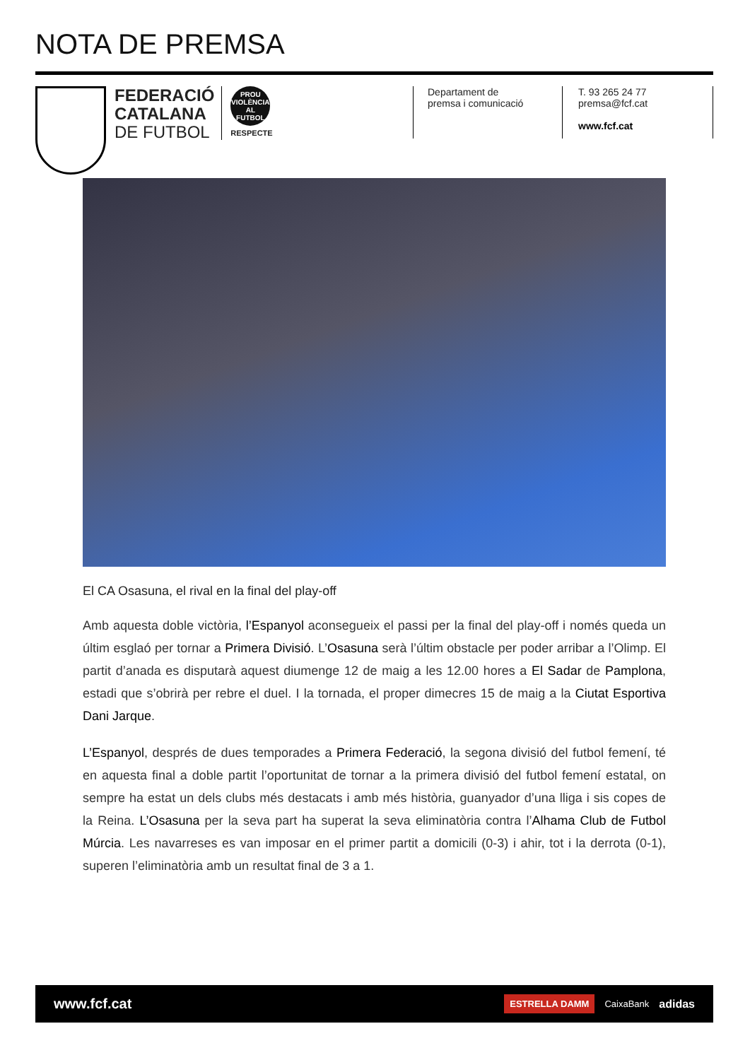NOTA DE PREMSA
FEDERACIÓ
CATALANA
DE FUTBOL
PROU VIOLÈNCIA AL FUTBOL
RESPECTE
Departament de
premsa i comunicació
T. 93 265 24 77
premsa@fcf.cat
www.fcf.cat
El CA Osasuna, el rival en la final del play-off
Amb aquesta doble victòria, l’Espanyol aconsegueix el passi per la final del play-off i només queda un últim esglaó per tornar a Primera Divisió. L’Osasuna serà l’últim obstacle per poder arribar a l’Olimp. El partit d’anada es disputarà aquest diumenge 12 de maig a les 12.00 hores a El Sadar de Pamplona, estadi que s’obrirà per rebre el duel. I la tornada, el proper dimecres 15 de maig a la Ciutat Esportiva Dani Jarque.
L’Espanyol, després de dues temporades a Primera Federació, la segona divisió del futbol femení, té en aquesta final a doble partit l’oportunitat de tornar a la primera divisió del futbol femení estatal, on sempre ha estat un dels clubs més destacats i amb més història, guanyador d’una lliga i sis copes de la Reina. L’Osasuna per la seva part ha superat la seva eliminatòria contra l’Alhama Club de Futbol Múrcia. Les navarreses es van imposar en el primer partit a domicili (0-3) i ahir, tot i la derrota (0-1), superen l’eliminatòria amb un resultat final de 3 a 1.
www.fcf.cat
ESTRELLA DAMM CaixaBank adidas